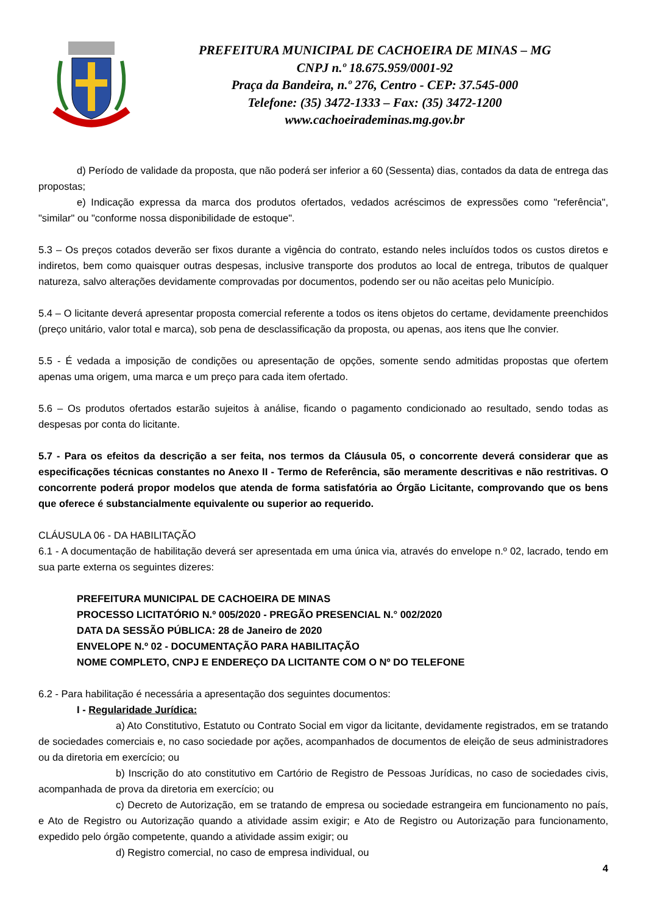PREFEITURA MUNICIPAL DE CACHOEIRA DE MINAS – MG
CNPJ n.º 18.675.959/0001-92
Praça da Bandeira, n.º 276, Centro - CEP: 37.545-000
Telefone: (35) 3472-1333 – Fax: (35) 3472-1200
www.cachoeirademinas.mg.gov.br
d) Período de validade da proposta, que não poderá ser inferior a 60 (Sessenta) dias, contados da data de entrega das propostas;
e) Indicação expressa da marca dos produtos ofertados, vedados acréscimos de expressões como "referência", "similar" ou "conforme nossa disponibilidade de estoque".
5.3 – Os preços cotados deverão ser fixos durante a vigência do contrato, estando neles incluídos todos os custos diretos e indiretos, bem como quaisquer outras despesas, inclusive transporte dos produtos ao local de entrega, tributos de qualquer natureza, salvo alterações devidamente comprovadas por documentos, podendo ser ou não aceitas pelo Município.
5.4 – O licitante deverá apresentar proposta comercial referente a todos os itens objetos do certame, devidamente preenchidos (preço unitário, valor total e marca), sob pena de desclassificação da proposta, ou apenas, aos itens que lhe convier.
5.5 - É vedada a imposição de condições ou apresentação de opções, somente sendo admitidas propostas que ofertem apenas uma origem, uma marca e um preço para cada item ofertado.
5.6 – Os produtos ofertados estarão sujeitos à análise, ficando o pagamento condicionado ao resultado, sendo todas as despesas por conta do licitante.
5.7 - Para os efeitos da descrição a ser feita, nos termos da Cláusula 05, o concorrente deverá considerar que as especificações técnicas constantes no Anexo II - Termo de Referência, são meramente descritivas e não restritivas. O concorrente poderá propor modelos que atenda de forma satisfatória ao Órgão Licitante, comprovando que os bens que oferece é substancialmente equivalente ou superior ao requerido.
CLÁUSULA 06 - DA HABILITAÇÃO
6.1 - A documentação de habilitação deverá ser apresentada em uma única via, através do envelope n.º 02, lacrado, tendo em sua parte externa os seguintes dizeres:
PREFEITURA MUNICIPAL DE CACHOEIRA DE MINAS
PROCESSO LICITATÓRIO N.º 005/2020 - PREGÃO PRESENCIAL N.° 002/2020
DATA DA SESSÃO PÚBLICA: 28 de Janeiro de 2020
ENVELOPE N.º 02 - DOCUMENTAÇÃO PARA HABILITAÇÃO
NOME COMPLETO, CNPJ E ENDEREÇO DA LICITANTE COM O Nº DO TELEFONE
6.2 - Para habilitação é necessária a apresentação dos seguintes documentos:
I - Regularidade Jurídica:
a) Ato Constitutivo, Estatuto ou Contrato Social em vigor da licitante, devidamente registrados, em se tratando de sociedades comerciais e, no caso sociedade por ações, acompanhados de documentos de eleição de seus administradores ou da diretoria em exercício; ou
b) Inscrição do ato constitutivo em Cartório de Registro de Pessoas Jurídicas, no caso de sociedades civis, acompanhada de prova da diretoria em exercício; ou
c) Decreto de Autorização, em se tratando de empresa ou sociedade estrangeira em funcionamento no país, e Ato de Registro ou Autorização quando a atividade assim exigir; e Ato de Registro ou Autorização para funcionamento, expedido pelo órgão competente, quando a atividade assim exigir; ou
d) Registro comercial, no caso de empresa individual, ou
4